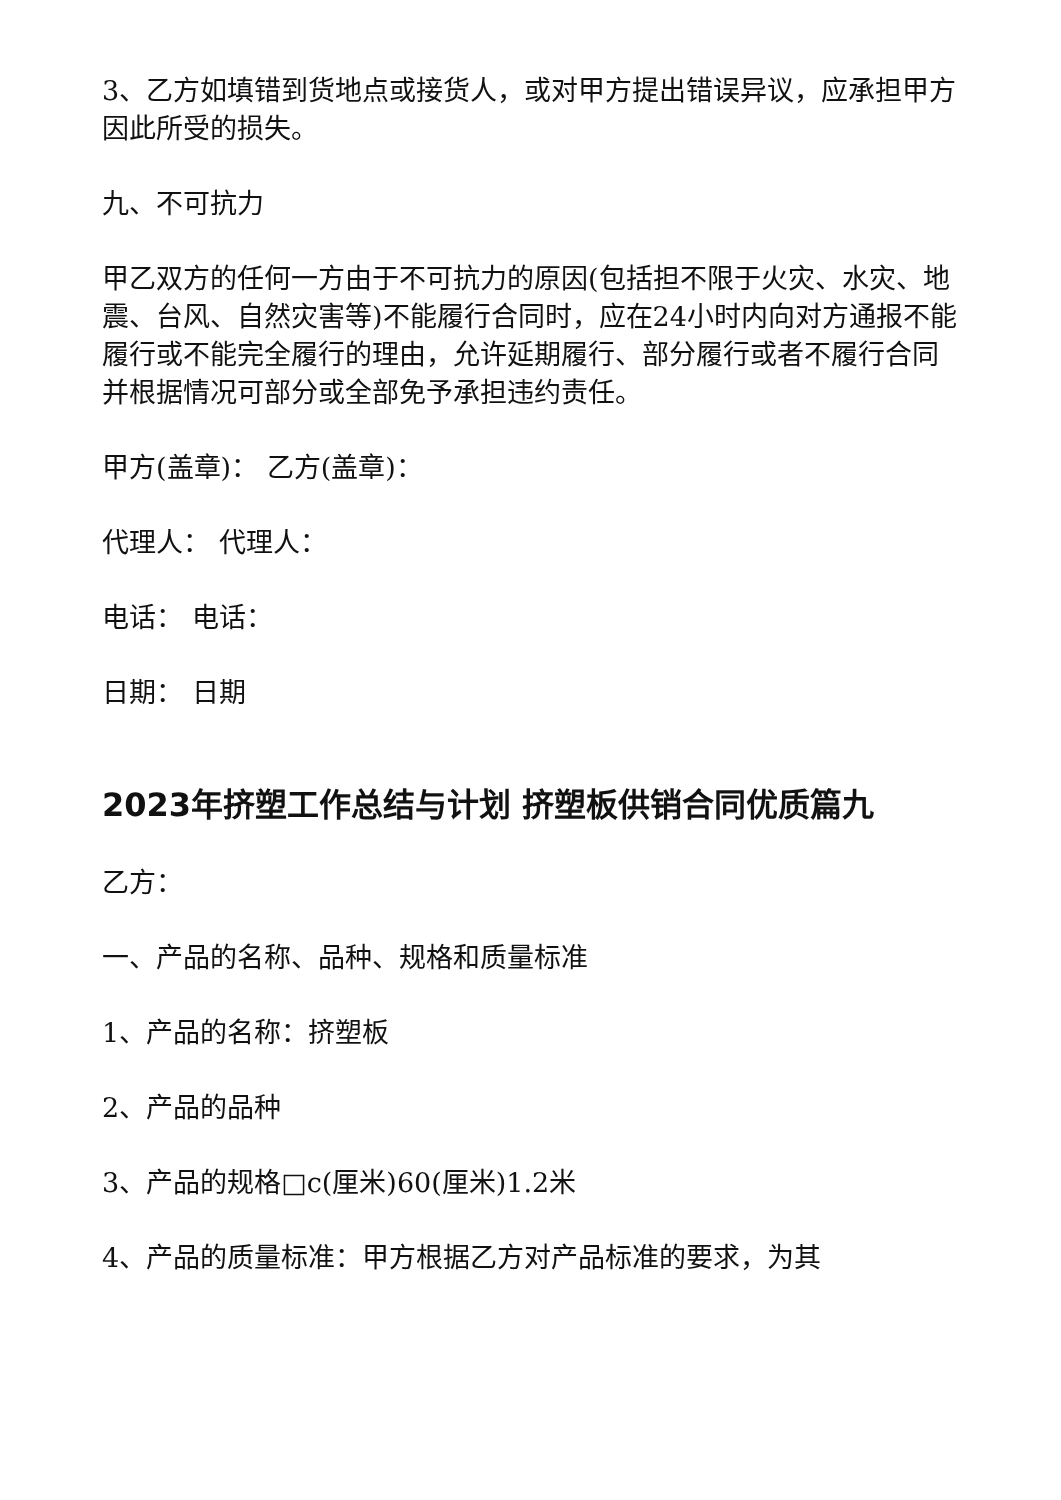3、乙方如填错到货地点或接货人，或对甲方提出错误异议，应承担甲方因此所受的损失。
九、不可抗力
甲乙双方的任何一方由于不可抗力的原因(包括担不限于火灾、水灾、地震、台风、自然灾害等)不能履行合同时，应在24小时内向对方通报不能履行或不能完全履行的理由，允许延期履行、部分履行或者不履行合同并根据情况可部分或全部免予承担违约责任。
甲方(盖章)： 乙方(盖章)：
代理人： 代理人：
电话： 电话：
日期： 日期
2023年挤塑工作总结与计划 挤塑板供销合同优质篇九
乙方：
一、产品的名称、品种、规格和质量标准
1、产品的名称：挤塑板
2、产品的品种
3、产品的规格□c(厘米)60(厘米)1.2米
4、产品的质量标准：甲方根据乙方对产品标准的要求，为其